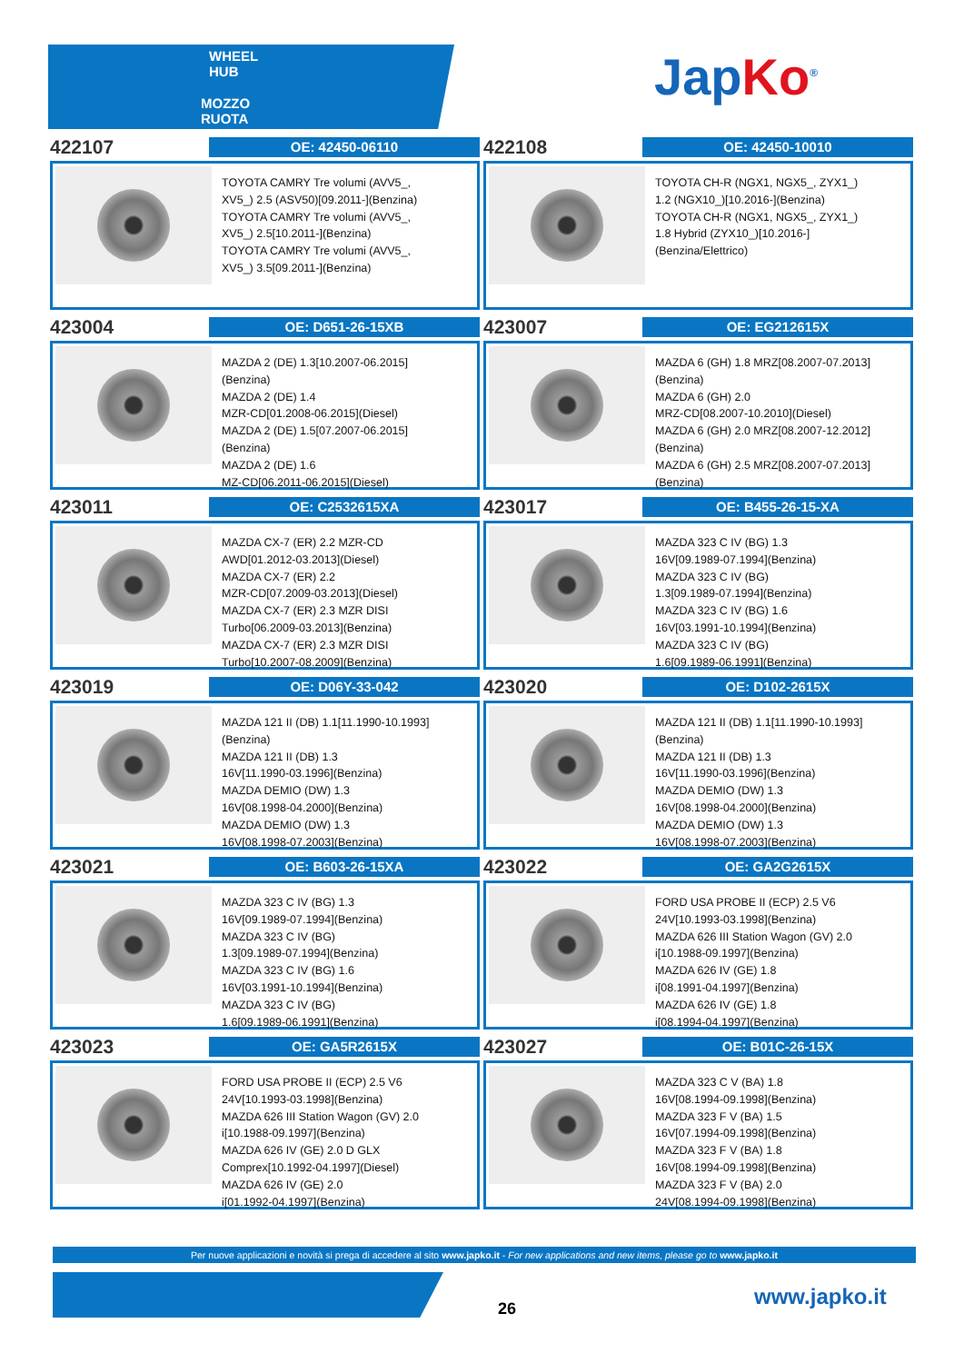WHEEL HUB
MOZZO RUOTA
JapKo<sup>®</sup>
422107
OE: 42450-06110
TOYOTA CAMRY Tre volumi (AVV5_,
XV5_) 2.5 (ASV50)[09.2011-](Benzina)
TOYOTA CAMRY Tre volumi (AVV5_,
XV5_) 2.5[10.2011-](Benzina)
TOYOTA CAMRY Tre volumi (AVV5_,
XV5_) 3.5[09.2011-](Benzina)
422108
OE: 42450-10010
TOYOTA CH-R (NGX1, NGX5_, ZYX1_)
1.2 (NGX10_)[10.2016-](Benzina)
TOYOTA CH-R (NGX1, NGX5_, ZYX1_)
1.8 Hybrid (ZYX10_)[10.2016-]
(Benzina/Elettrico)
423004
OE: D651-26-15XB
MAZDA 2 (DE) 1.3[10.2007-06.2015]
(Benzina)
MAZDA 2 (DE) 1.4
MZR-CD[01.2008-06.2015](Diesel)
MAZDA 2 (DE) 1.5[07.2007-06.2015]
(Benzina)
MAZDA 2 (DE) 1.6
MZ-CD[06.2011-06.2015](Diesel)
423007
OE: EG212615X
MAZDA 6 (GH) 1.8 MRZ[08.2007-07.2013]
(Benzina)
MAZDA 6 (GH) 2.0
MRZ-CD[08.2007-10.2010](Diesel)
MAZDA 6 (GH) 2.0 MRZ[08.2007-12.2012]
(Benzina)
MAZDA 6 (GH) 2.5 MRZ[08.2007-07.2013]
(Benzina)
423011
OE: C2532615XA
MAZDA CX-7 (ER) 2.2 MZR-CD
AWD[01.2012-03.2013](Diesel)
MAZDA CX-7 (ER) 2.2
MZR-CD[07.2009-03.2013](Diesel)
MAZDA CX-7 (ER) 2.3 MZR DISI
Turbo[06.2009-03.2013](Benzina)
MAZDA CX-7 (ER) 2.3 MZR DISI
Turbo[10.2007-08.2009](Benzina)
423017
OE: B455-26-15-XA
MAZDA 323 C IV (BG) 1.3
16V[09.1989-07.1994](Benzina)
MAZDA 323 C IV (BG)
1.3[09.1989-07.1994](Benzina)
MAZDA 323 C IV (BG) 1.6
16V[03.1991-10.1994](Benzina)
MAZDA 323 C IV (BG)
1.6[09.1989-06.1991](Benzina)
423019
OE: D06Y-33-042
MAZDA 121 II (DB) 1.1[11.1990-10.1993]
(Benzina)
MAZDA 121 II (DB) 1.3
16V[11.1990-03.1996](Benzina)
MAZDA DEMIO (DW) 1.3
16V[08.1998-04.2000](Benzina)
MAZDA DEMIO (DW) 1.3
16V[08.1998-07.2003](Benzina)
423020
OE: D102-2615X
MAZDA 121 II (DB) 1.1[11.1990-10.1993]
(Benzina)
MAZDA 121 II (DB) 1.3
16V[11.1990-03.1996](Benzina)
MAZDA DEMIO (DW) 1.3
16V[08.1998-04.2000](Benzina)
MAZDA DEMIO (DW) 1.3
16V[08.1998-07.2003](Benzina)
423021
OE: B603-26-15XA
MAZDA 323 C IV (BG) 1.3
16V[09.1989-07.1994](Benzina)
MAZDA 323 C IV (BG)
1.3[09.1989-07.1994](Benzina)
MAZDA 323 C IV (BG) 1.6
16V[03.1991-10.1994](Benzina)
MAZDA 323 C IV (BG)
1.6[09.1989-06.1991](Benzina)
423022
OE: GA2G2615X
FORD USA PROBE II (ECP) 2.5 V6
24V[10.1993-03.1998](Benzina)
MAZDA 626 III Station Wagon (GV) 2.0
i[10.1988-09.1997](Benzina)
MAZDA 626 IV (GE) 1.8
i[08.1991-04.1997](Benzina)
MAZDA 626 IV (GE) 1.8
i[08.1994-04.1997](Benzina)
423023
OE: GA5R2615X
FORD USA PROBE II (ECP) 2.5 V6
24V[10.1993-03.1998](Benzina)
MAZDA 626 III Station Wagon (GV) 2.0
i[10.1988-09.1997](Benzina)
MAZDA 626 IV (GE) 2.0 D GLX
Comprex[10.1992-04.1997](Diesel)
MAZDA 626 IV (GE) 2.0
i[01.1992-04.1997](Benzina)
423027
OE: B01C-26-15X
MAZDA 323 C V (BA) 1.8
16V[08.1994-09.1998](Benzina)
MAZDA 323 F V (BA) 1.5
16V[07.1994-09.1998](Benzina)
MAZDA 323 F V (BA) 1.8
16V[08.1994-09.1998](Benzina)
MAZDA 323 F V (BA) 2.0
24V[08.1994-09.1998](Benzina)
Per nuove applicazioni e novità si prega di accedere al sito www.japko.it - For new applications and new items, please go to www.japko.it
26 www.japko.it